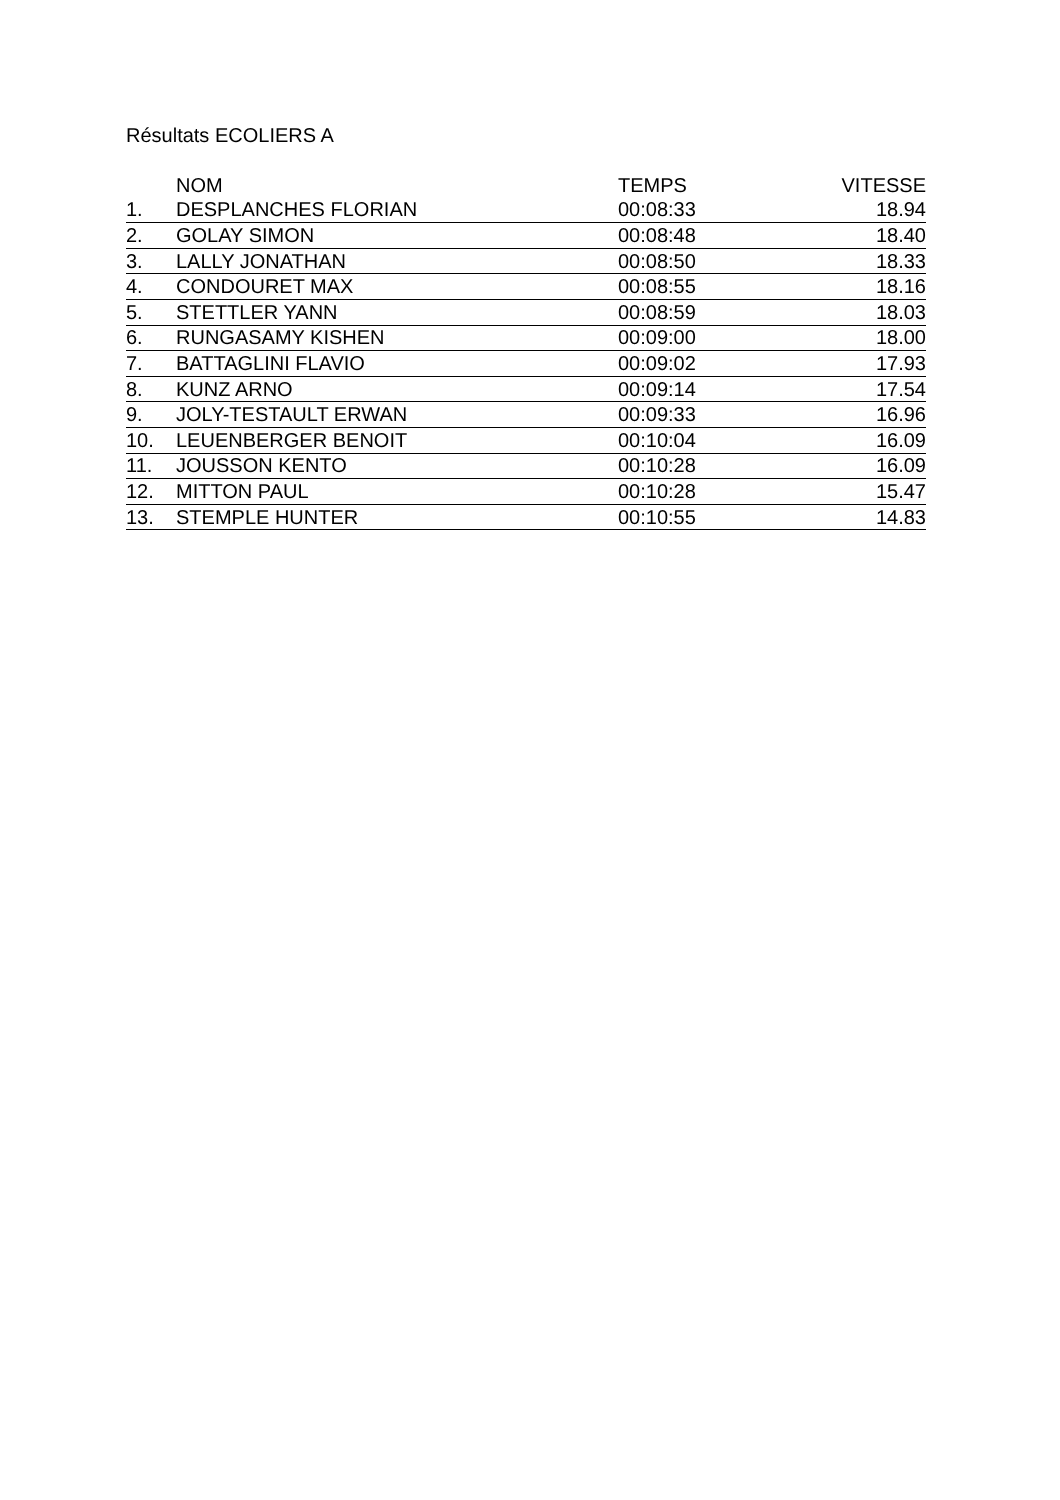Résultats ECOLIERS A
| | NOM | TEMPS | VITESSE |
| --- | --- | --- | --- |
| 1. | DESPLANCHES FLORIAN | 00:08:33 | 18.94 |
| 2. | GOLAY SIMON | 00:08:48 | 18.40 |
| 3. | LALLY JONATHAN | 00:08:50 | 18.33 |
| 4. | CONDOURET MAX | 00:08:55 | 18.16 |
| 5. | STETTLER YANN | 00:08:59 | 18.03 |
| 6. | RUNGASAMY KISHEN | 00:09:00 | 18.00 |
| 7. | BATTAGLINI FLAVIO | 00:09:02 | 17.93 |
| 8. | KUNZ ARNO | 00:09:14 | 17.54 |
| 9. | JOLY-TESTAULT ERWAN | 00:09:33 | 16.96 |
| 10. | LEUENBERGER BENOIT | 00:10:04 | 16.09 |
| 11. | JOUSSON KENTO | 00:10:28 | 16.09 |
| 12. | MITTON PAUL | 00:10:28 | 15.47 |
| 13. | STEMPLE HUNTER | 00:10:55 | 14.83 |